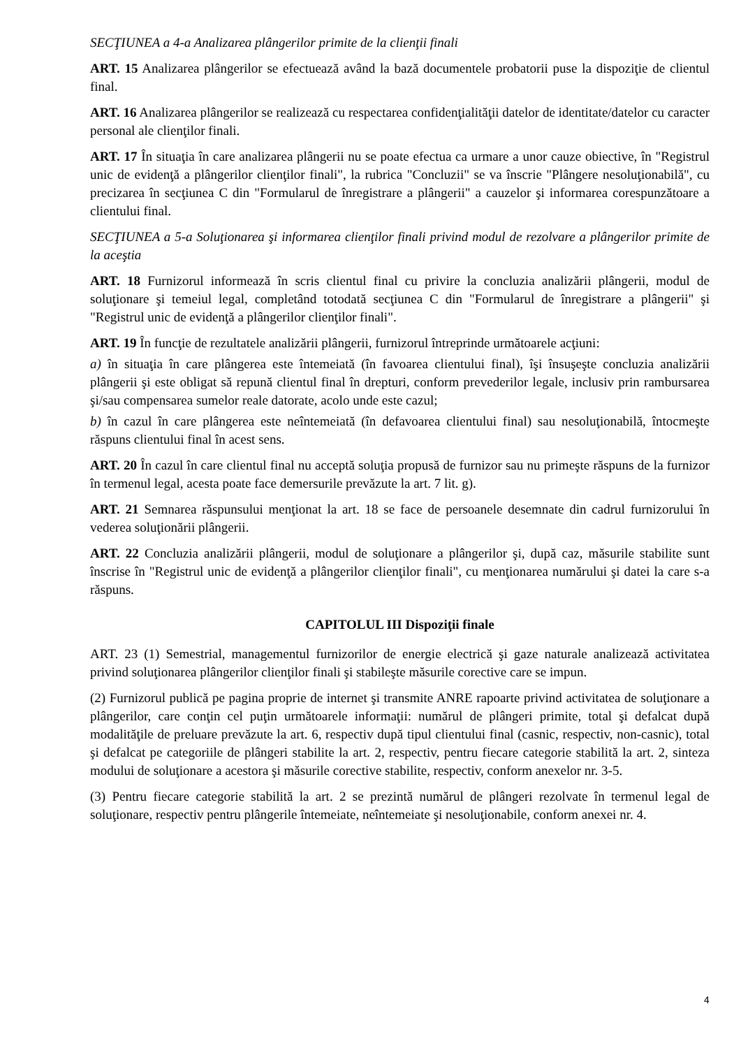SECŢIUNEA a 4-a Analizarea plângerilor primite de la clienţii finali
ART. 15 Analizarea plângerilor se efectuează având la bază documentele probatorii puse la dispoziţie de clientul final.
ART. 16 Analizarea plângerilor se realizează cu respectarea confidenţialităţii datelor de identitate/datelor cu caracter personal ale clienţilor finali.
ART. 17 În situaţia în care analizarea plângerii nu se poate efectua ca urmare a unor cauze obiective, în "Registrul unic de evidenţă a plângerilor clienţilor finali", la rubrica "Concluzii" se va înscrie "Plângere nesoluţionabilă", cu precizarea în secţiunea C din "Formularul de înregistrare a plângerii" a cauzelor şi informarea corespunzătoare a clientului final.
SECŢIUNEA a 5-a Soluţionarea şi informarea clienţilor finali privind modul de rezolvare a plângerilor primite de la aceştia
ART. 18 Furnizorul informează în scris clientul final cu privire la concluzia analizării plângerii, modul de soluţionare şi temeiul legal, completând totodată secţiunea C din "Formularul de înregistrare a plângerii" şi "Registrul unic de evidenţă a plângerilor clienţilor finali".
ART. 19 În funcţie de rezultatele analizării plângerii, furnizorul întreprinde următoarele acţiuni:
a) în situaţia în care plângerea este întemeiată (în favoarea clientului final), îşi însuşeşte concluzia analizării plângerii şi este obligat să repună clientul final în drepturi, conform prevederilor legale, inclusiv prin rambursarea şi/sau compensarea sumelor reale datorate, acolo unde este cazul;
b) în cazul în care plângerea este neîntemeiată (în defavoarea clientului final) sau nesoluţionabilă, întocmeşte răspuns clientului final în acest sens.
ART. 20 În cazul în care clientul final nu acceptă soluţia propusă de furnizor sau nu primeşte răspuns de la furnizor în termenul legal, acesta poate face demersurile prevăzute la art. 7 lit. g).
ART. 21 Semnarea răspunsului menţionat la art. 18 se face de persoanele desemnate din cadrul furnizorului în vederea soluţionării plângerii.
ART. 22 Concluzia analizării plângerii, modul de soluţionare a plângerilor şi, după caz, măsurile stabilite sunt înscrise în "Registrul unic de evidenţă a plângerilor clienţilor finali", cu menţionarea numărului şi datei la care s-a răspuns.
CAPITOLUL III Dispoziţii finale
ART. 23 (1) Semestrial, managementul furnizorilor de energie electrică şi gaze naturale analizează activitatea privind soluţionarea plângerilor clienţilor finali şi stabileşte măsurile corective care se impun.
(2) Furnizorul publică pe pagina proprie de internet şi transmite ANRE rapoarte privind activitatea de soluţionare a plângerilor, care conţin cel puţin următoarele informaţii: numărul de plângeri primite, total şi defalcat după modalităţile de preluare prevăzute la art. 6, respectiv după tipul clientului final (casnic, respectiv, non-casnic), total şi defalcat pe categoriile de plângeri stabilite la art. 2, respectiv, pentru fiecare categorie stabilită la art. 2, sinteza modului de soluţionare a acestora şi măsurile corective stabilite, respectiv, conform anexelor nr. 3-5.
(3) Pentru fiecare categorie stabilită la art. 2 se prezintă numărul de plângeri rezolvate în termenul legal de soluţionare, respectiv pentru plângerile întemeiate, neîntemeiate şi nesoluţionabile, conform anexei nr. 4.
4